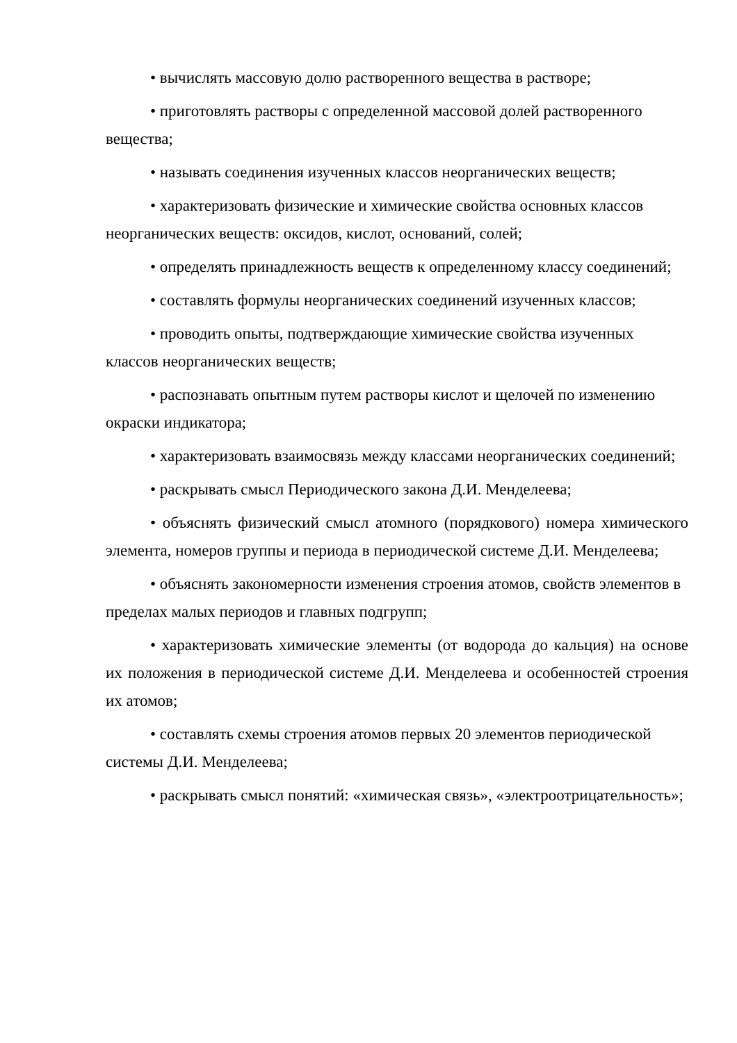• вычислять массовую долю растворенного вещества в растворе;
• приготовлять растворы с определенной массовой долей растворенного вещества;
• называть соединения изученных классов неорганических веществ;
• характеризовать физические и химические свойства основных классов неорганических веществ: оксидов, кислот, оснований, солей;
• определять принадлежность веществ к определенному классу соединений;
• составлять формулы неорганических соединений изученных классов;
• проводить опыты, подтверждающие химические свойства изученных классов неорганических веществ;
• распознавать опытным путем растворы кислот и щелочей по изменению окраски индикатора;
• характеризовать взаимосвязь между классами неорганических соединений;
• раскрывать смысл Периодического закона Д.И. Менделеева;
• объяснять физический смысл атомного (порядкового) номера химического элемента, номеров группы и периода в периодической системе Д.И. Менделеева;
• объяснять закономерности изменения строения атомов, свойств элементов в пределах малых периодов и главных подгрупп;
• характеризовать химические элементы (от водорода до кальция) на основе их положения в периодической системе Д.И. Менделеева и особенностей строения их атомов;
• составлять схемы строения атомов первых 20 элементов периодической системы Д.И. Менделеева;
• раскрывать смысл понятий: «химическая связь», «электроотрицательность»;